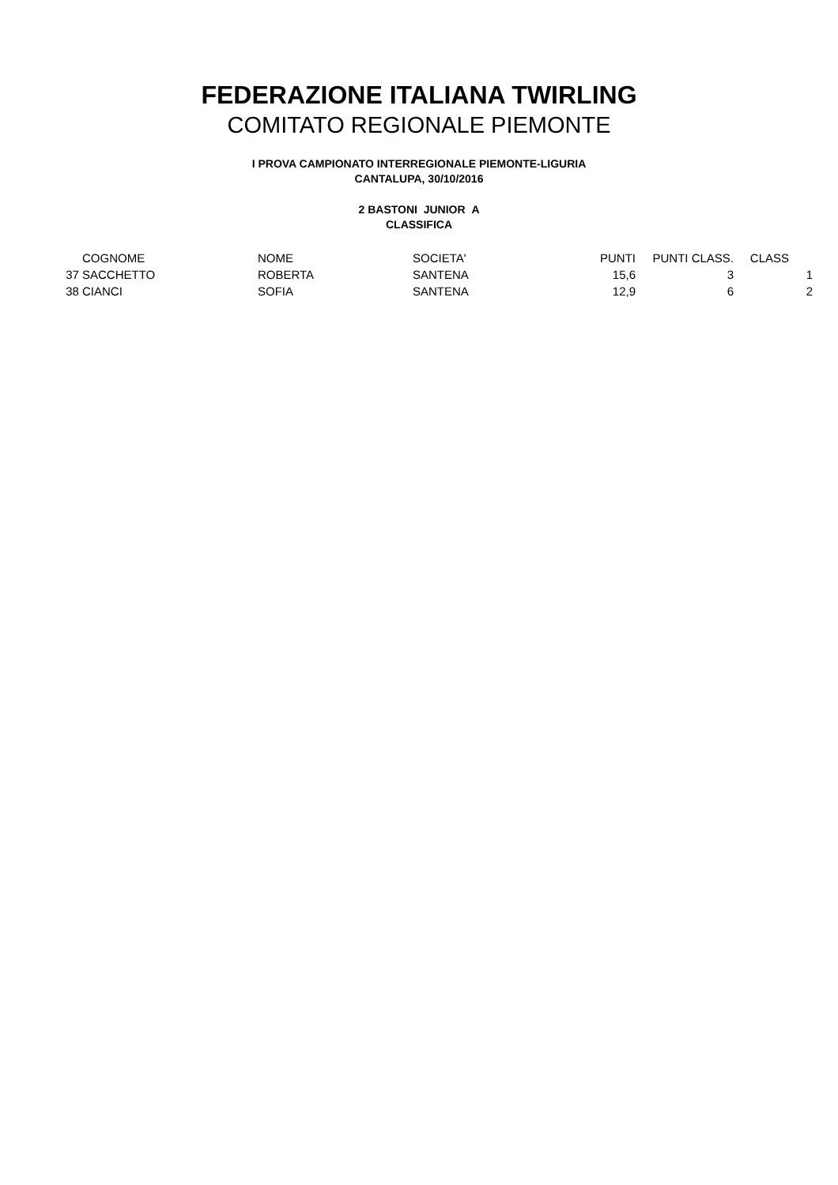FEDERAZIONE ITALIANA TWIRLING
COMITATO REGIONALE PIEMONTE
I PROVA CAMPIONATO INTERREGIONALE PIEMONTE-LIGURIA
CANTALUPA, 30/10/2016
2 BASTONI JUNIOR A
CLASSIFICA
| | COGNOME | NOME | SOCIETA' | PUNTI | PUNTI CLASS. | CLASS | |
| --- | --- | --- | --- | --- | --- | --- | --- |
| 37 | SACCHETTO | ROBERTA | SANTENA | 15,6 | 3 | | 1 |
| 38 | CIANCI | SOFIA | SANTENA | 12,9 | 6 | | 2 |